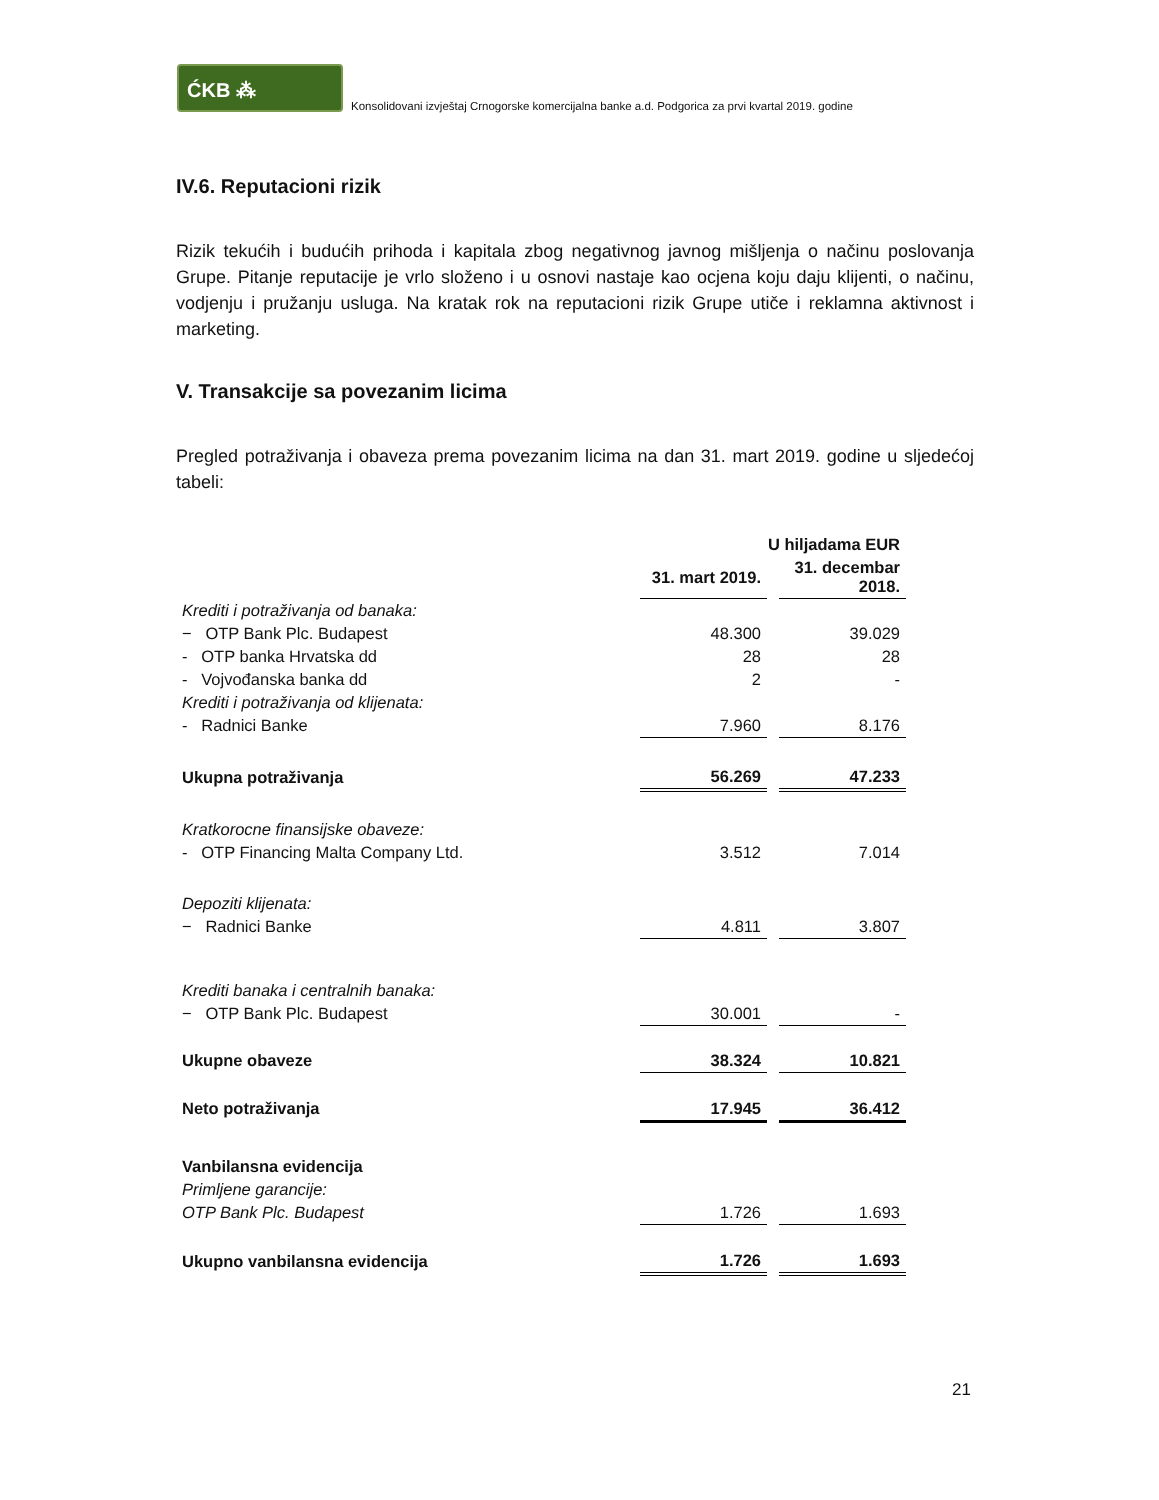ĆKB ⁂
Konsolidovani izvještaj Crnogorske komercijalna banke a.d. Podgorica za prvi kvartal 2019. godine
IV.6. Reputacioni rizik
Rizik tekućih i budućih prihoda i kapitala zbog negativnog javnog mišljenja o načinu poslovanja Grupe. Pitanje reputacije je vrlo složeno i u osnovi nastaje kao ocjena koju daju klijenti, o načinu, vodjenju i pružanju usluga. Na kratak rok na reputacioni rizik Grupe utiče i reklamna aktivnost i marketing.
V. Transakcije sa povezanim licima
Pregled potraživanja i obaveza prema povezanim licima na dan 31. mart 2019. godine u sljedećoj tabeli:
| | U hiljadama EUR | | |
| --- | --- | --- | --- |
| | 31. mart 2019. | | 31. decembar 2018. |
| Krediti i potraživanja od banaka: | | | |
| − OTP Bank Plc. Budapest | 48.300 | | 39.029 |
| - OTP banka Hrvatska dd | 28 | | 28 |
| - Vojvođanska banka dd | 2 | | - |
| Krediti i potraživanja od klijenata: | | | |
| - Radnici Banke | 7.960 | | 8.176 |
| Ukupna potraživanja | 56.269 | | 47.233 |
| Kratkorocne finansijske obaveze: | | | |
| - OTP Financing Malta Company Ltd. | 3.512 | | 7.014 |
| Depoziti klijenata: | | | |
| − Radnici Banke | 4.811 | | 3.807 |
| Krediti banaka i centralnih banaka: | | | |
| − OTP Bank Plc. Budapest | 30.001 | | - |
| Ukupne obaveze | 38.324 | | 10.821 |
| Neto potraživanja | 17.945 | | 36.412 |
| Vanbilansna evidencija | | | |
| Primljene garancije: | | | |
| OTP Bank Plc. Budapest | 1.726 | | 1.693 |
| Ukupno vanbilansna evidencija | 1.726 | | 1.693 |
21